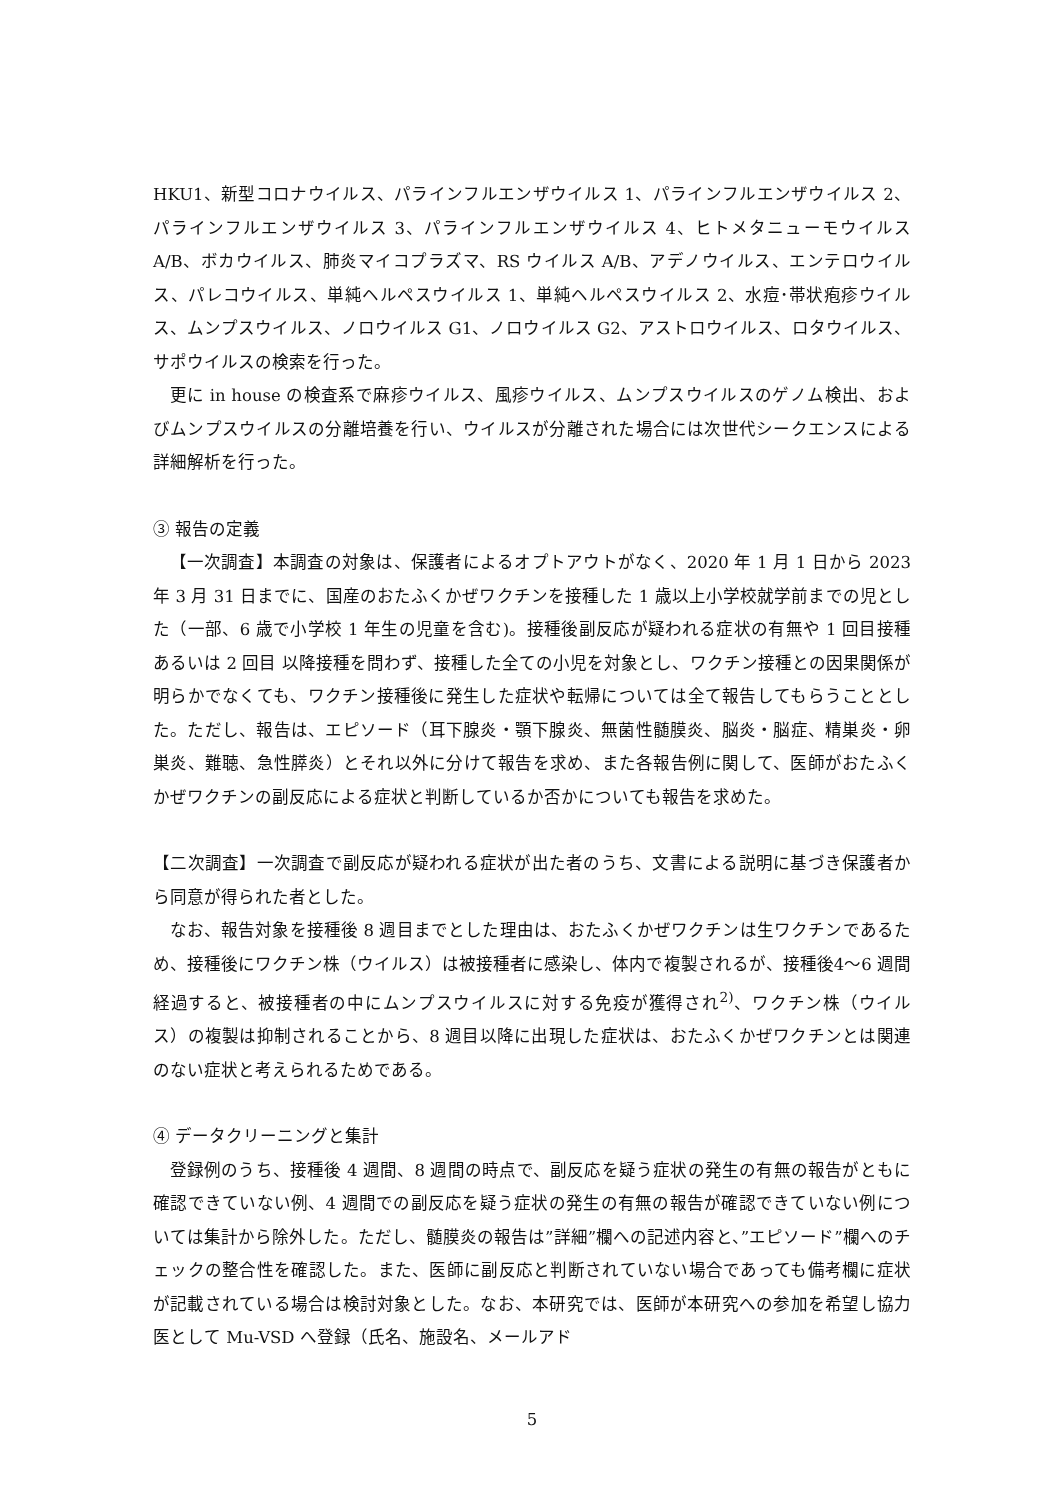HKU1、新型コロナウイルス、パラインフルエンザウイルス 1、パラインフルエンザウイルス 2、パラインフルエンザウイルス 3、パラインフルエンザウイルス 4、ヒトメタニューモウイルス A/B、ボカウイルス、肺炎マイコプラズマ、RS ウイルス A/B、アデノウイルス、エンテロウイルス、パレコウイルス、単純ヘルペスウイルス 1、単純ヘルペスウイルス 2、水痘･帯状疱疹ウイルス、ムンプスウイルス、ノロウイルス G1、ノロウイルス G2、アストロウイルス、ロタウイルス、サポウイルスの検索を行った。
更に in house の検査系で麻疹ウイルス、風疹ウイルス、ムンプスウイルスのゲノム検出、およびムンプスウイルスの分離培養を行い、ウイルスが分離された場合には次世代シークエンスによる詳細解析を行った。
③ 報告の定義
【一次調査】本調査の対象は、保護者によるオプトアウトがなく、2020 年 1 月 1 日から 2023 年 3 月 31 日までに、国産のおたふくかぜワクチンを接種した 1 歳以上小学校就学前までの児とした（一部、6 歳で小学校 1 年生の児童を含む)。接種後副反応が疑われる症状の有無や 1 回目接種あるいは 2 回目 以降接種を問わず、接種した全ての小児を対象とし、ワクチン接種との因果関係が明らかでなくても、ワクチン接種後に発生した症状や転帰については全て報告してもらうこととした。ただし、報告は、エピソード（耳下腺炎・顎下腺炎、無菌性髄膜炎、脳炎・脳症、精巣炎・卵巣炎、難聴、急性膵炎）とそれ以外に分けて報告を求め、また各報告例に関して、医師がおたふくかぜワクチンの副反応による症状と判断しているか否かについても報告を求めた。
【二次調査】一次調査で副反応が疑われる症状が出た者のうち、文書による説明に基づき保護者から同意が得られた者とした。
なお、報告対象を接種後 8 週目までとした理由は、おたふくかぜワクチンは生ワクチンであるため、接種後にワクチン株（ウイルス）は被接種者に感染し、体内で複製されるが、接種後4〜6 週間経過すると、被接種者の中にムンプスウイルスに対する免疫が獲得され<sup>2)</sup>、ワクチン株（ウイルス）の複製は抑制されることから、8 週目以降に出現した症状は、おたふくかぜワクチンとは関連のない症状と考えられるためである。
④ データクリーニングと集計
登録例のうち、接種後 4 週間、8 週間の時点で、副反応を疑う症状の発生の有無の報告がともに確認できていない例、4 週間での副反応を疑う症状の発生の有無の報告が確認できていない例については集計から除外した。ただし、髄膜炎の報告は”詳細”欄への記述内容と、”エピソード”欄へのチェックの整合性を確認した。また、医師に副反応と判断されていない場合であっても備考欄に症状が記載されている場合は検討対象とした。なお、本研究では、医師が本研究への参加を希望し協力医として Mu-VSD へ登録（氏名、施設名、メールアド
5